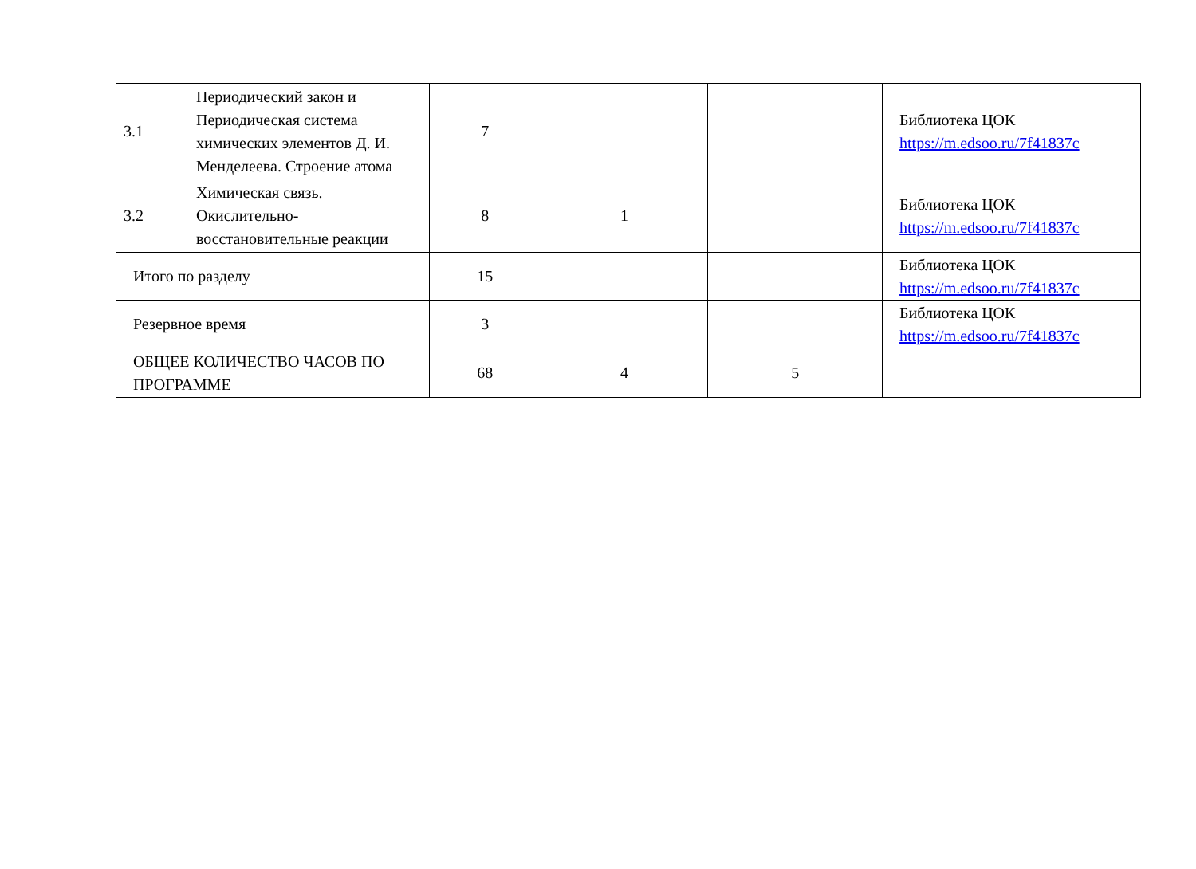| 3.1 | Периодический закон и Периодическая система химических элементов Д. И. Менделеева. Строение атома | 7 | | | Библиотека ЦОК https://m.edsoo.ru/7f41837c |
| 3.2 | Химическая связь. Окислительно-восстановительные реакции | 8 | 1 | | Библиотека ЦОК https://m.edsoo.ru/7f41837c |
| Итого по разделу | | 15 | | | Библиотека ЦОК https://m.edsoo.ru/7f41837c |
| Резервное время | | 3 | | | Библиотека ЦОК https://m.edsoo.ru/7f41837c |
| ОБЩЕЕ КОЛИЧЕСТВО ЧАСОВ ПО ПРОГРАММЕ | | 68 | 4 | 5 | |